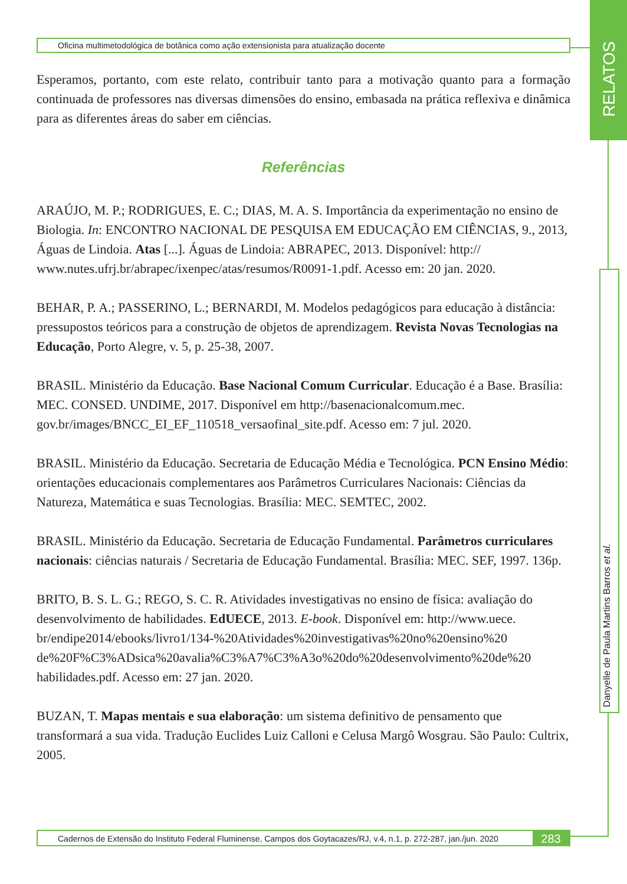Oficina multimetodológica de botânica como ação extensionista para atualização docente
RELATOS
Danyelle de Paula Martins Barros et al.
Esperamos, portanto, com este relato, contribuir tanto para a motivação quanto para a formação continuada de professores nas diversas dimensões do ensino, embasada na prática reflexiva e dinâmica para as diferentes áreas do saber em ciências.
Referências
ARAÚJO, M. P.; RODRIGUES, E. C.; DIAS, M. A. S. Importância da experimentação no ensino de Biologia. In: ENCONTRO NACIONAL DE PESQUISA EM EDUCAÇÃO EM CIÊNCIAS, 9., 2013, Águas de Lindoia. Atas [...]. Águas de Lindoia: ABRAPEC, 2013. Disponível: http:// www.nutes.ufrj.br/abrapec/ixenpec/atas/resumos/R0091-1.pdf. Acesso em: 20 jan. 2020.
BEHAR, P. A.; PASSERINO, L.; BERNARDI, M. Modelos pedagógicos para educação à distância: pressupostos teóricos para a construção de objetos de aprendizagem. Revista Novas Tecnologias na Educação, Porto Alegre, v. 5, p. 25-38, 2007.
BRASIL. Ministério da Educação. Base Nacional Comum Curricular. Educação é a Base. Brasília: MEC. CONSED. UNDIME, 2017. Disponível em http://basenacionalcomum.mec. gov.br/images/BNCC_EI_EF_110518_versaofinal_site.pdf. Acesso em: 7 jul. 2020.
BRASIL. Ministério da Educação. Secretaria de Educação Média e Tecnológica. PCN Ensino Médio: orientações educacionais complementares aos Parâmetros Curriculares Nacionais: Ciências da Natureza, Matemática e suas Tecnologias. Brasília: MEC. SEMTEC, 2002.
BRASIL. Ministério da Educação. Secretaria de Educação Fundamental. Parâmetros curriculares nacionais: ciências naturais / Secretaria de Educação Fundamental. Brasília: MEC. SEF, 1997. 136p.
BRITO, B. S. L. G.; REGO, S. C. R. Atividades investigativas no ensino de física: avaliação do desenvolvimento de habilidades. EdUECE, 2013. E-book. Disponível em: http://www.uece. br/endipe2014/ebooks/livro1/134-%20Atividades%20investigativas%20no%20ensino%20 de%20F%C3%ADsica%20avalia%C3%A7%C3%A3o%20do%20desenvolvimento%20de%20 habilidades.pdf. Acesso em: 27 jan. 2020.
BUZAN, T. Mapas mentais e sua elaboração: um sistema definitivo de pensamento que transformará a sua vida. Tradução Euclides Luiz Calloni e Celusa Margô Wosgrau. São Paulo: Cultrix, 2005.
Cadernos de Extensão do Instituto Federal Fluminense, Campos dos Goytacazes/RJ, v.4, n.1, p. 272-287, jan./jun. 2020 283